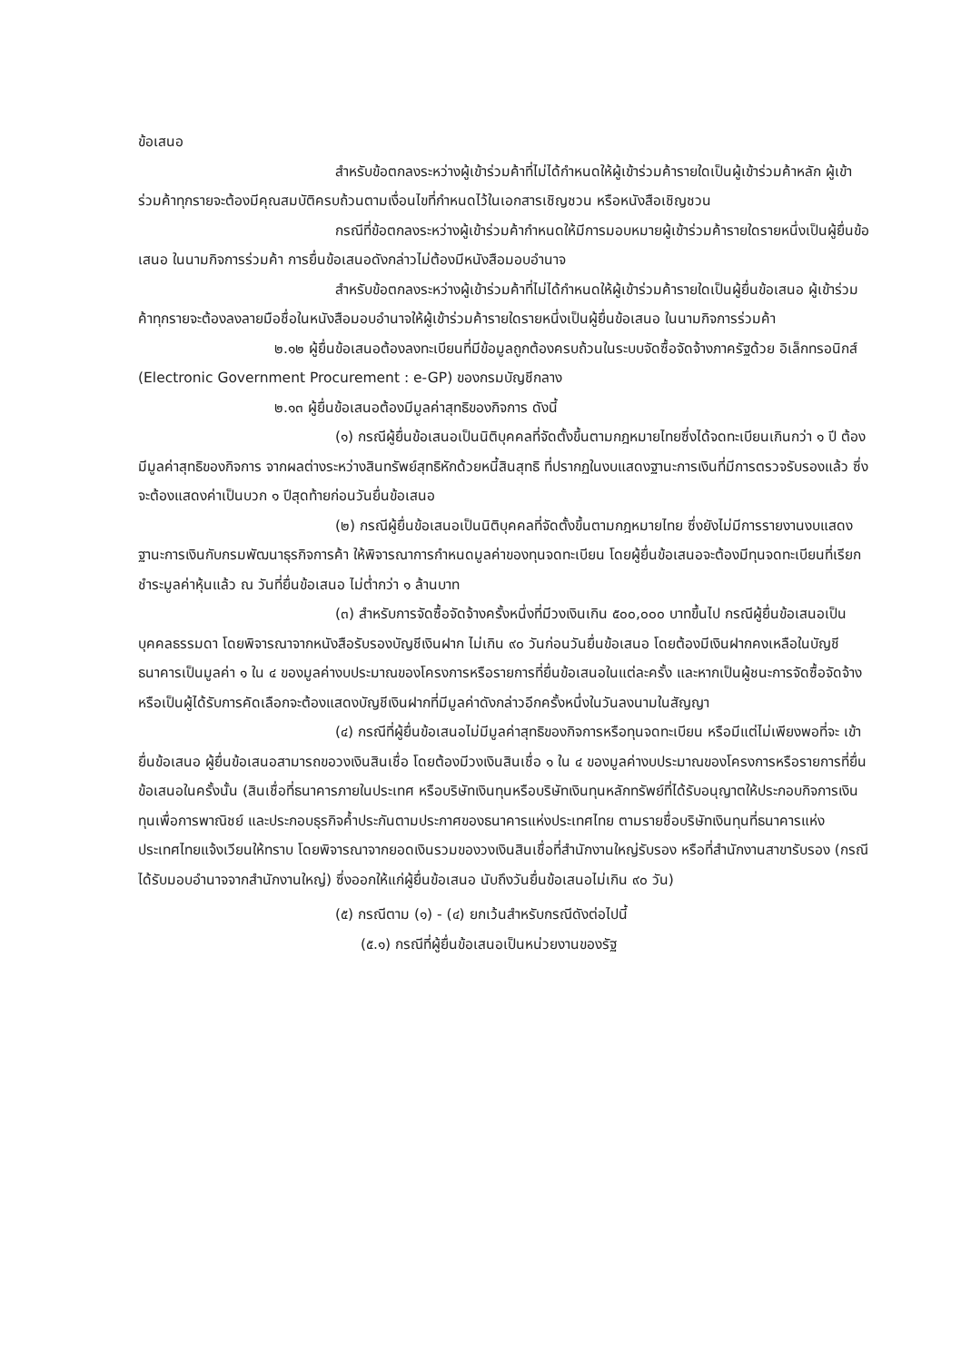ข้อเสนอ
สำหรับข้อตกลงระหว่างผู้เข้าร่วมค้าที่ไม่ได้กำหนดให้ผู้เข้าร่วมค้ารายใดเป็นผู้เข้าร่วมค้าหลัก ผู้เข้าร่วมค้าทุกรายจะต้องมีคุณสมบัติครบถ้วนตามเงื่อนไขที่กำหนดไว้ในเอกสารเชิญชวน หรือหนังสือเชิญชวน
กรณีที่ข้อตกลงระหว่างผู้เข้าร่วมค้ากำหนดให้มีการมอบหมายผู้เข้าร่วมค้ารายใดรายหนึ่งเป็นผู้ยื่นข้อเสนอ ในนามกิจการร่วมค้า การยื่นข้อเสนอดังกล่าวไม่ต้องมีหนังสือมอบอำนาจ
สำหรับข้อตกลงระหว่างผู้เข้าร่วมค้าที่ไม่ได้กำหนดให้ผู้เข้าร่วมค้ารายใดเป็นผู้ยื่นข้อเสนอ ผู้เข้าร่วมค้าทุกรายจะต้องลงลายมือชื่อในหนังสือมอบอำนาจให้ผู้เข้าร่วมค้ารายใดรายหนึ่งเป็นผู้ยื่นข้อเสนอ ในนามกิจการร่วมค้า
๒.๑๒ ผู้ยื่นข้อเสนอต้องลงทะเบียนที่มีข้อมูลถูกต้องครบถ้วนในระบบจัดซื้อจัดจ้างภาครัฐด้วย อิเล็กทรอนิกส์ (Electronic Government Procurement : e-GP) ของกรมบัญชีกลาง
๒.๑๓ ผู้ยื่นข้อเสนอต้องมีมูลค่าสุทธิของกิจการ ดังนี้
(๑) กรณีผู้ยื่นข้อเสนอเป็นนิติบุคคลที่จัดตั้งขึ้นตามกฎหมายไทยซึ่งได้จดทะเบียนเกินกว่า ๑ ปี ต้องมีมูลค่าสุทธิของกิจการ จากผลต่างระหว่างสินทรัพย์สุทธิหักด้วยหนี้สินสุทธิ ที่ปรากฏในงบแสดงฐานะการเงินที่มีการตรวจรับรองแล้ว ซึ่งจะต้องแสดงค่าเป็นบวก ๑ ปีสุดท้ายก่อนวันยื่นข้อเสนอ
(๒) กรณีผู้ยื่นข้อเสนอเป็นนิติบุคคลที่จัดตั้งขึ้นตามกฎหมายไทย ซึ่งยังไม่มีการรายงานงบแสดงฐานะการเงินกับกรมพัฒนาธุรกิจการค้า ให้พิจารณาการกำหนดมูลค่าของทุนจดทะเบียน โดยผู้ยื่นข้อเสนอจะต้องมีทุนจดทะเบียนที่เรียกชำระมูลค่าหุ้นแล้ว ณ วันที่ยื่นข้อเสนอ ไม่ต่ำกว่า ๑ ล้านบาท
(๓) สำหรับการจัดซื้อจัดจ้างครั้งหนึ่งที่มีวงเงินเกิน ๕๐๐,๐๐๐ บาทขึ้นไป กรณีผู้ยื่นข้อเสนอเป็นบุคคลธรรมดา โดยพิจารณาจากหนังสือรับรองบัญชีเงินฝาก ไม่เกิน ๙๐ วันก่อนวันยื่นข้อเสนอ โดยต้องมีเงินฝากคงเหลือในบัญชีธนาคารเป็นมูลค่า ๑ ใน ๔ ของมูลค่างบประมาณของโครงการหรือรายการที่ยื่นข้อเสนอในแต่ละครั้ง และหากเป็นผู้ชนะการจัดซื้อจัดจ้างหรือเป็นผู้ได้รับการคัดเลือกจะต้องแสดงบัญชีเงินฝากที่มีมูลค่าดังกล่าวอีกครั้งหนึ่งในวันลงนามในสัญญา
(๔) กรณีที่ผู้ยื่นข้อเสนอไม่มีมูลค่าสุทธิของกิจการหรือทุนจดทะเบียน หรือมีแต่ไม่เพียงพอที่จะ เข้ายื่นข้อเสนอ ผู้ยื่นข้อเสนอสามารถขอวงเงินสินเชื่อ โดยต้องมีวงเงินสินเชื่อ ๑ ใน ๔ ของมูลค่างบประมาณของโครงการหรือรายการที่ยื่นข้อเสนอในครั้งนั้น (สินเชื่อที่ธนาคารภายในประเทศ หรือบริษัทเงินทุนหรือบริษัทเงินทุนหลักทรัพย์ที่ได้รับอนุญาตให้ประกอบกิจการเงินทุนเพื่อการพาณิชย์ และประกอบธุรกิจค้ำประกันตามประกาศของธนาคารแห่งประเทศไทย ตามรายชื่อบริษัทเงินทุนที่ธนาคารแห่งประเทศไทยแจ้งเวียนให้ทราบ โดยพิจารณาจากยอดเงินรวมของวงเงินสินเชื่อที่สำนักงานใหญ่รับรอง หรือที่สำนักงานสาขารับรอง (กรณีได้รับมอบอำนาจจากสำนักงานใหญ่) ซึ่งออกให้แก่ผู้ยื่นข้อเสนอ นับถึงวันยื่นข้อเสนอไม่เกิน ๙๐ วัน)
(๕) กรณีตาม (๑) - (๔) ยกเว้นสำหรับกรณีดังต่อไปนี้
(๕.๑) กรณีที่ผู้ยื่นข้อเสนอเป็นหน่วยงานของรัฐ